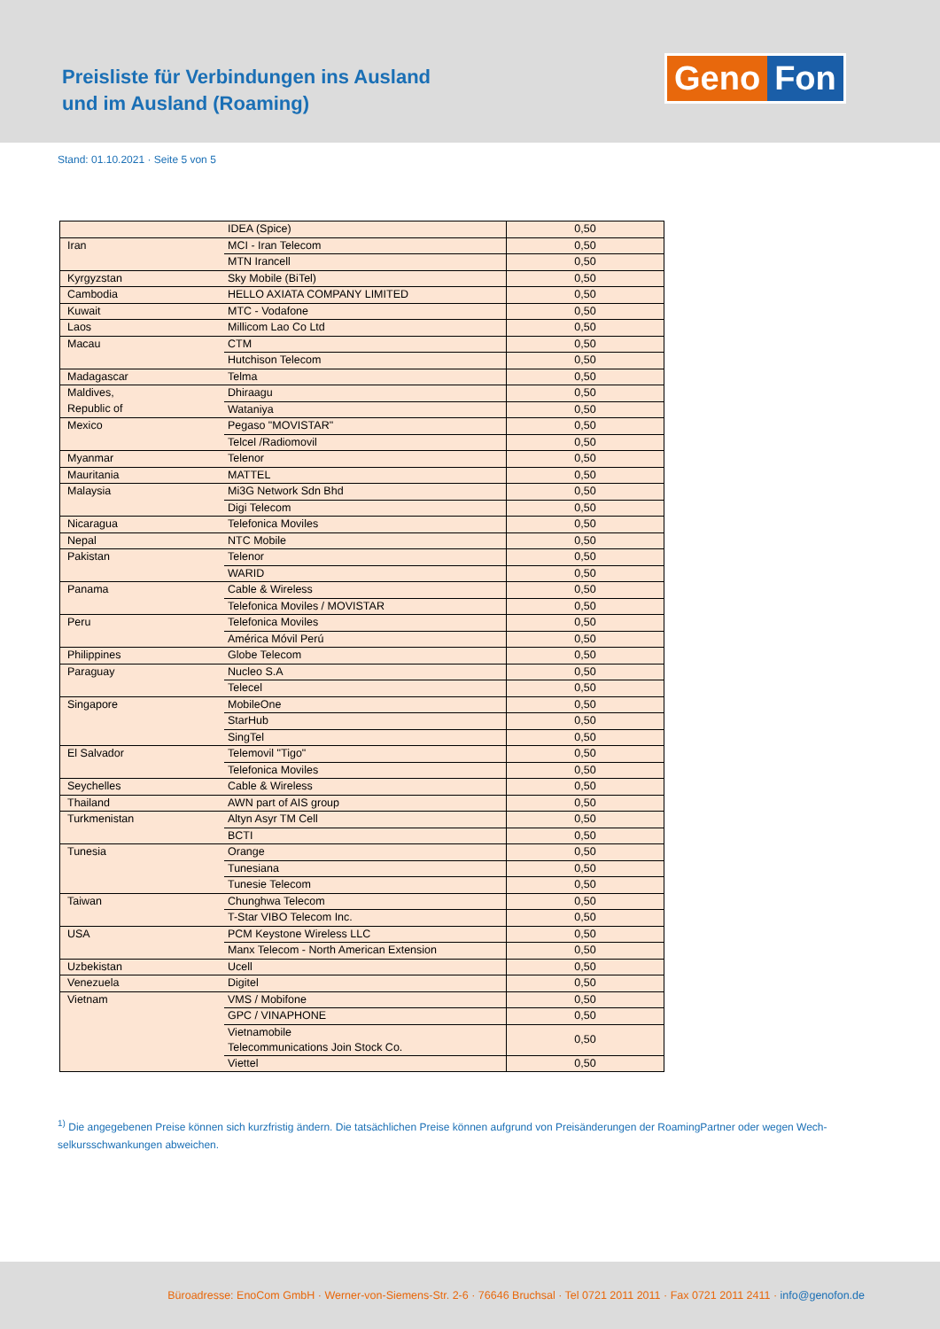Preisliste für Verbindungen ins Ausland
und im Ausland (Roaming)
Geno Fon
Stand: 01.10.2021 · Seite 5 von 5
| | IDEA (Spice) | 0,50 |
| Iran | MCI - Iran Telecom | 0,50 |
| | MTN Irancell | 0,50 |
| Kyrgyzstan | Sky Mobile (BiTel) | 0,50 |
| Cambodia | HELLO AXIATA COMPANY LIMITED | 0,50 |
| Kuwait | MTC - Vodafone | 0,50 |
| Laos | Millicom Lao Co Ltd | 0,50 |
| Macau | CTM | 0,50 |
| | Hutchison Telecom | 0,50 |
| Madagascar | Telma | 0,50 |
| Maldives, | Dhiraagu | 0,50 |
| Republic of | Wataniya | 0,50 |
| Mexico | Pegaso "MOVISTAR" | 0,50 |
| | Telcel /Radiomovil | 0,50 |
| Myanmar | Telenor | 0,50 |
| Mauritania | MATTEL | 0,50 |
| Malaysia | Mi3G Network Sdn Bhd | 0,50 |
| | Digi Telecom | 0,50 |
| Nicaragua | Telefonica Moviles | 0,50 |
| Nepal | NTC Mobile | 0,50 |
| Pakistan | Telenor | 0,50 |
| | WARID | 0,50 |
| Panama | Cable & Wireless | 0,50 |
| | Telefonica Moviles / MOVISTAR | 0,50 |
| Peru | Telefonica Moviles | 0,50 |
| | América Móvil Perú | 0,50 |
| Philippines | Globe Telecom | 0,50 |
| Paraguay | Nucleo S.A | 0,50 |
| | Telecel | 0,50 |
| Singapore | MobileOne | 0,50 |
| | StarHub | 0,50 |
| | SingTel | 0,50 |
| El Salvador | Telemovil "Tigo" | 0,50 |
| | Telefonica Moviles | 0,50 |
| Seychelles | Cable & Wireless | 0,50 |
| Thailand | AWN part of AIS group | 0,50 |
| Turkmenistan | Altyn Asyr TM Cell | 0,50 |
| | BCTI | 0,50 |
| Tunesia | Orange | 0,50 |
| | Tunesiana | 0,50 |
| | Tunesie Telecom | 0,50 |
| Taiwan | Chunghwa Telecom | 0,50 |
| | T-Star VIBO Telecom Inc. | 0,50 |
| USA | PCM Keystone Wireless LLC | 0,50 |
| | Manx Telecom - North American Extension | 0,50 |
| Uzbekistan | Ucell | 0,50 |
| Venezuela | Digitel | 0,50 |
| Vietnam | VMS / Mobifone | 0,50 |
| | GPC / VINAPHONE | 0,50 |
| | Vietnamobile Telecommunications Join Stock Co. | 0,50 |
| | Viettel | 0,50 |
<sup>1)</sup> Die angegebenen Preise können sich kurzfristig ändern. Die tatsächlichen Preise können aufgrund von Preisänderungen der RoamingPartner oder wegen Wech-selkursschwankungen abweichen.
Büroadresse: EnoCom GmbH · Werner-von-Siemens-Str. 2-6 · 76646 Bruchsal · Tel 0721 2011 2011 · Fax 0721 2011 2411 · info@genofon.de